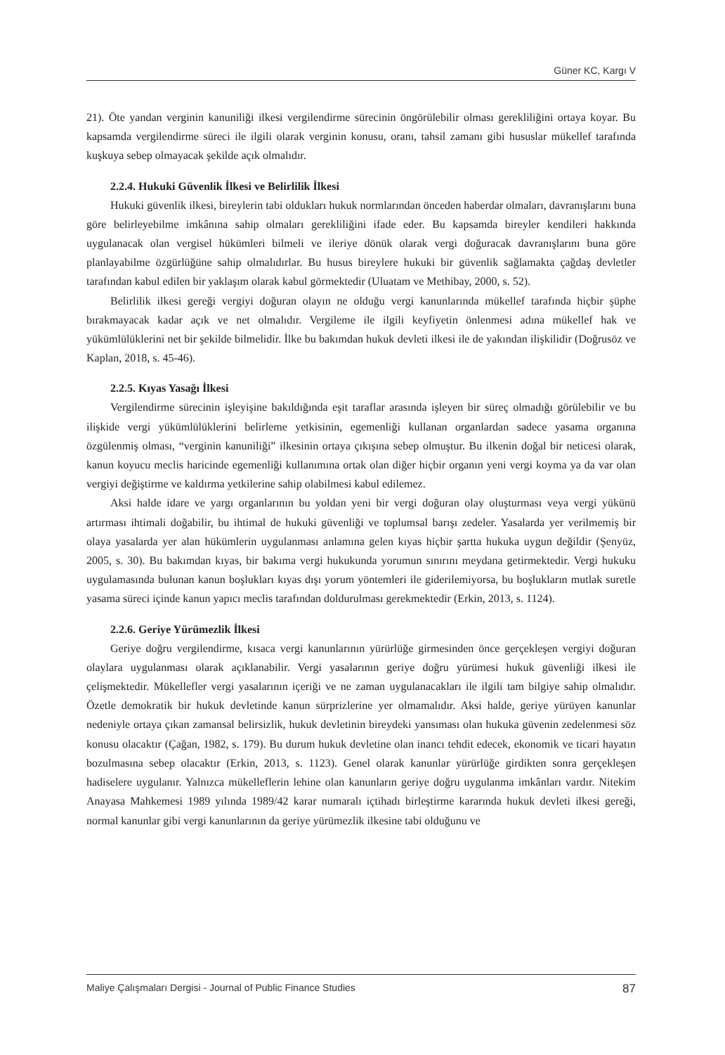Güner KC, Kargı V
21). Öte yandan verginin kanuniliği ilkesi vergilendirme sürecinin öngörülebilir olması gerekliliğini ortaya koyar. Bu kapsamda vergilendirme süreci ile ilgili olarak verginin konusu, oranı, tahsil zamanı gibi hususlar mükellef tarafında kuşkuya sebep olmayacak şekilde açık olmalıdır.
2.2.4. Hukuki Güvenlik İlkesi ve Belirlilik İlkesi
Hukuki güvenlik ilkesi, bireylerin tabi oldukları hukuk normlarından önceden haberdar olmaları, davranışlarını buna göre belirleyebilme imkânına sahip olmaları gerekliliğini ifade eder. Bu kapsamda bireyler kendileri hakkında uygulanacak olan vergisel hükümleri bilmeli ve ileriye dönük olarak vergi doğuracak davranışlarını buna göre planlayabilme özgürlüğüne sahip olmalıdırlar. Bu husus bireylere hukuki bir güvenlik sağlamakta çağdaş devletler tarafından kabul edilen bir yaklaşım olarak kabul görmektedir (Uluatam ve Methibay, 2000, s. 52).
Belirlilik ilkesi gereği vergiyi doğuran olayın ne olduğu vergi kanunlarında mükellef tarafında hiçbir şüphe bırakmayacak kadar açık ve net olmalıdır. Vergileme ile ilgili keyfiyetin önlenmesi adına mükellef hak ve yükümlülüklerini net bir şekilde bilmelidir. İlke bu bakımdan hukuk devleti ilkesi ile de yakından ilişkilidir (Doğrusöz ve Kaplan, 2018, s. 45-46).
2.2.5. Kıyas Yasağı İlkesi
Vergilendirme sürecinin işleyişine bakıldığında eşit taraflar arasında işleyen bir süreç olmadığı görülebilir ve bu ilişkide vergi yükümlülüklerini belirleme yetkisinin, egemenliği kullanan organlardan sadece yasama organına özgülenmiş olması, “verginin kanuniliği” ilkesinin ortaya çıkışına sebep olmuştur. Bu ilkenin doğal bir neticesi olarak, kanun koyucu meclis haricinde egemenliği kullanımına ortak olan diğer hiçbir organın yeni vergi koyma ya da var olan vergiyi değiştirme ve kaldırma yetkilerine sahip olabilmesi kabul edilemez.
Aksi halde idare ve yargı organlarının bu yoldan yeni bir vergi doğuran olay oluşturması veya vergi yükünü artırması ihtimali doğabilir, bu ihtimal de hukuki güvenliği ve toplumsal barışı zedeler. Yasalarda yer verilmemiş bir olaya yasalarda yer alan hükümlerin uygulanması anlamına gelen kıyas hiçbir şartta hukuka uygun değildir (Şenyüz, 2005, s. 30). Bu bakımdan kıyas, bir bakıma vergi hukukunda yorumun sınırını meydana getirmektedir. Vergi hukuku uygulamasında bulunan kanun boşlukları kıyas dışı yorum yöntemleri ile giderilemiyorsa, bu boşlukların mutlak suretle yasama süreci içinde kanun yapıcı meclis tarafından doldurulması gerekmektedir (Erkin, 2013, s. 1124).
2.2.6. Geriye Yürümezlik İlkesi
Geriye doğru vergilendirme, kısaca vergi kanunlarının yürürlüğe girmesinden önce gerçekleşen vergiyi doğuran olaylara uygulanması olarak açıklanabilir. Vergi yasalarının geriye doğru yürümesi hukuk güvenliği ilkesi ile çelişmektedir. Mükellefler vergi yasalarının içeriği ve ne zaman uygulanacakları ile ilgili tam bilgiye sahip olmalıdır. Özetle demokratik bir hukuk devletinde kanun sürprizlerine yer olmamalıdır. Aksi halde, geriye yürüyen kanunlar nedeniyle ortaya çıkan zamansal belirsizlik, hukuk devletinin bireydeki yansıması olan hukuka güvenin zedelenmesi söz konusu olacaktır (Çağan, 1982, s. 179). Bu durum hukuk devletine olan inancı tehdit edecek, ekonomik ve ticari hayatın bozulmasına sebep olacaktır (Erkin, 2013, s. 1123). Genel olarak kanunlar yürürlüğe girdikten sonra gerçekleşen hadiselere uygulanır. Yalnızca mükelleflerin lehine olan kanunların geriye doğru uygulanma imkânları vardır. Nitekim Anayasa Mahkemesi 1989 yılında 1989/42 karar numaralı içtihadı birleştirme kararında hukuk devleti ilkesi gereği, normal kanunlar gibi vergi kanunlarının da geriye yürümezlik ilkesine tabi olduğunu ve
Maliye Çalışmaları Dergisi - Journal of Public Finance Studies 87